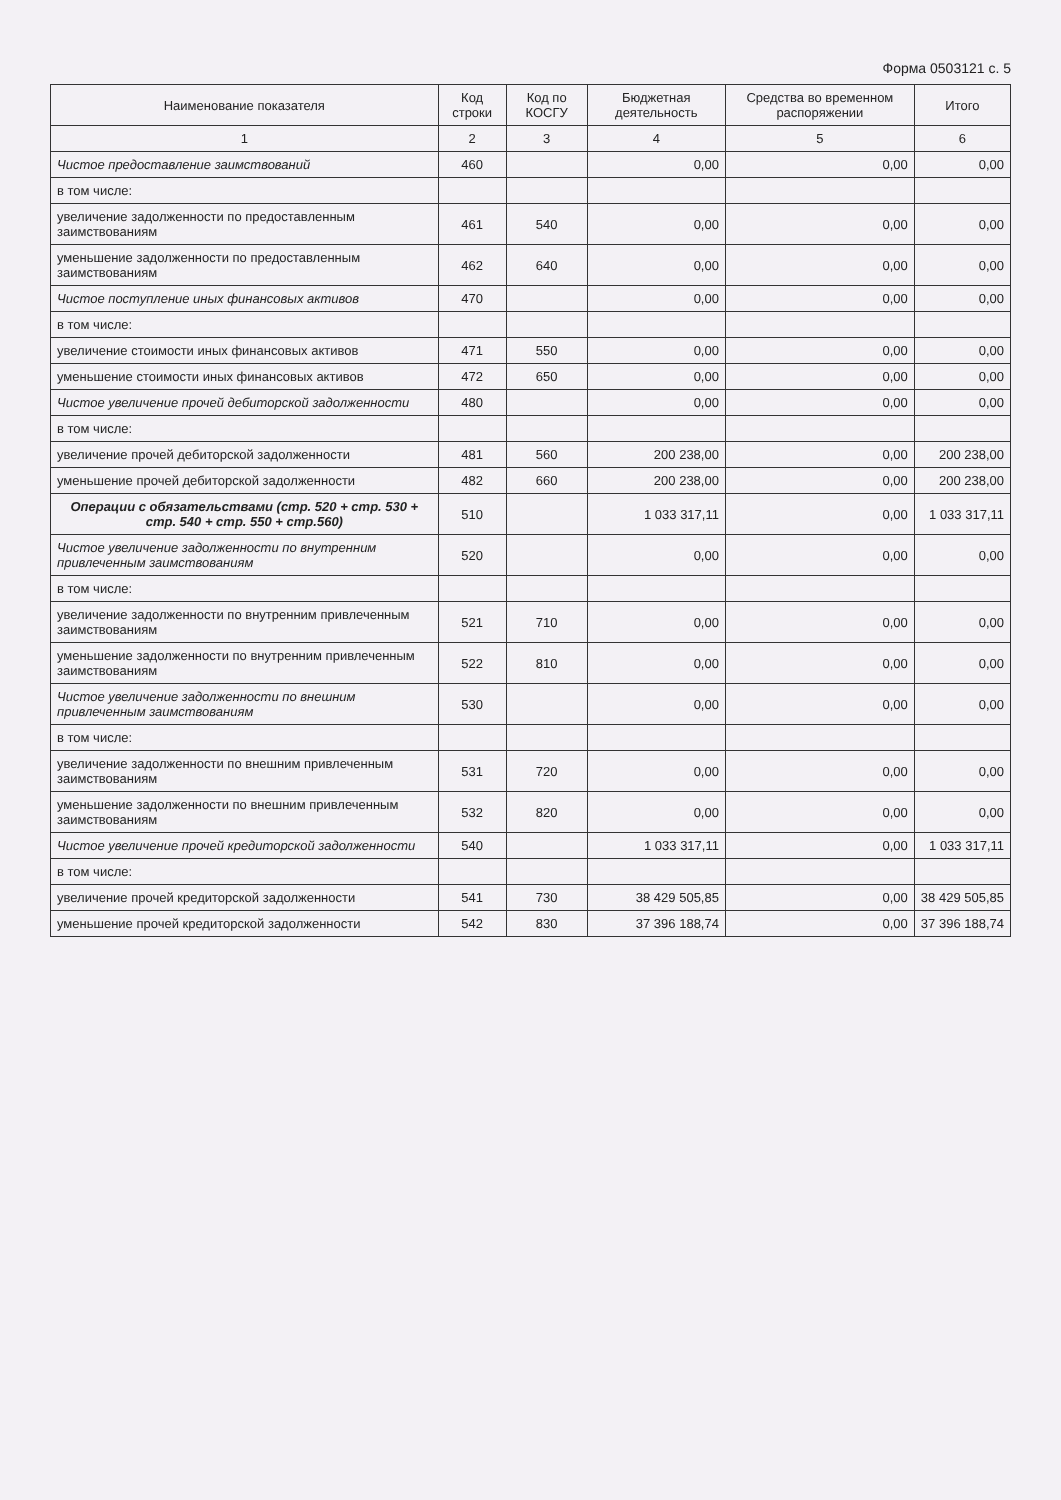Форма 0503121 с. 5
| Наименование показателя | Код строки | Код по КОСГУ | Бюджетная деятельность | Средства во временном распоряжении | Итого |
| --- | --- | --- | --- | --- | --- |
| 1 | 2 | 3 | 4 | 5 | 6 |
| Чистое предоставление заимствований | 460 | | 0,00 | 0,00 | 0,00 |
| в том числе: | | | | | |
| увеличение задолженности по предоставленным заимствованиям | 461 | 540 | 0,00 | 0,00 | 0,00 |
| уменьшение задолженности по предоставленным заимствованиям | 462 | 640 | 0,00 | 0,00 | 0,00 |
| Чистое поступление иных финансовых активов | 470 | | 0,00 | 0,00 | 0,00 |
| в том числе: | | | | | |
| увеличение стоимости иных финансовых активов | 471 | 550 | 0,00 | 0,00 | 0,00 |
| уменьшение стоимости иных финансовых активов | 472 | 650 | 0,00 | 0,00 | 0,00 |
| Чистое увеличение прочей дебиторской задолженности | 480 | | 0,00 | 0,00 | 0,00 |
| в том числе: | | | | | |
| увеличение прочей дебиторской задолженности | 481 | 560 | 200 238,00 | 0,00 | 200 238,00 |
| уменьшение прочей дебиторской задолженности | 482 | 660 | 200 238,00 | 0,00 | 200 238,00 |
| Операции с обязательствами (стр. 520 + стр. 530 + стр. 540 + стр. 550 + стр.560) | 510 | | 1 033 317,11 | 0,00 | 1 033 317,11 |
| Чистое увеличение задолженности по внутренним привлеченным заимствованиям | 520 | | 0,00 | 0,00 | 0,00 |
| в том числе: | | | | | |
| увеличение задолженности по внутренним привлеченным заимствованиям | 521 | 710 | 0,00 | 0,00 | 0,00 |
| уменьшение задолженности по внутренним привлеченным заимствованиям | 522 | 810 | 0,00 | 0,00 | 0,00 |
| Чистое увеличение задолженности по внешним привлеченным заимствованиям | 530 | | 0,00 | 0,00 | 0,00 |
| в том числе: | | | | | |
| увеличение задолженности по внешним привлеченным заимствованиям | 531 | 720 | 0,00 | 0,00 | 0,00 |
| уменьшение задолженности по внешним привлеченным заимствованиям | 532 | 820 | 0,00 | 0,00 | 0,00 |
| Чистое увеличение прочей кредиторской задолженности | 540 | | 1 033 317,11 | 0,00 | 1 033 317,11 |
| в том числе: | | | | | |
| увеличение прочей кредиторской задолженности | 541 | 730 | 38 429 505,85 | 0,00 | 38 429 505,85 |
| уменьшение прочей кредиторской задолженности | 542 | 830 | 37 396 188,74 | 0,00 | 37 396 188,74 |